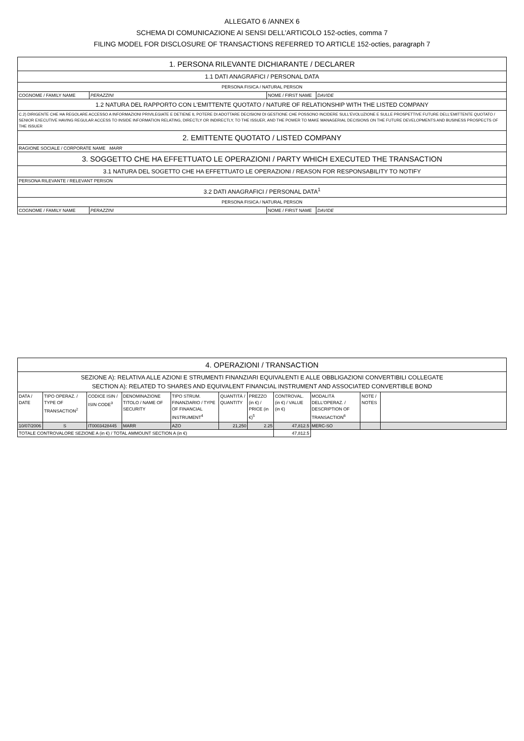ALLEGATO 6 /ANNEX 6
SCHEMA DI COMUNICAZIONE AI SENSI DELL’ARTICOLO 152-octies, comma 7
FILING MODEL FOR DISCLOSURE OF TRANSACTIONS REFERRED TO ARTICLE 152-octies, paragraph 7
| 1. PERSONA RILEVANTE DICHIARANTE / DECLARER | | | |
| 1.1 DATI ANAGRAFICI / PERSONAL DATA | | | |
| PERSONA FISICA / NATURAL PERSON | | | |
| COGNOME / FAMILY NAME | PERAZZINI | NOME / FIRST NAME | DAVIDE |
| 1.2 NATURA DEL RAPPORTO CON L'EMITTENTE QUOTATO / NATURE OF RELATIONSHIP WITH THE LISTED COMPANY | | | |
| C.2) DIRIGENTE CHE HA REGOLARE ACCESSO A INFORMAZIONI PRIVILEGIATE E DETIENE IL POTERE DI ADOTTARE DECISIONI DI GESTIONE CHE POSSONO INCIDERE SULL'EVOLUZIONE E SULLE PROSPETTIVE FUTURE DELL'EMITTENTE QUOTATO / SENIOR EXECUTIVE HAVING REGULAR ACCESS TO INSIDE INFORMATION RELATING, DIRECTLY OR INDIRECTLY, TO THE ISSUER, AND THE POWER TO MAKE MANAGERIAL DECISIONS ON THE FUTURE DEVELOPMENTS AND BUSINESS PROSPECTS OF THE ISSUER | | | |
| 2. EMITTENTE QUOTATO / LISTED COMPANY | | | |
| RAGIONE SOCIALE / CORPORATE NAME MARR | | | |
| 3. SOGGETTO CHE HA EFFETTUATO LE OPERAZIONI / PARTY WHICH EXECUTED THE TRANSACTION | | | |
| 3.1 NATURA DEL SOGETTO CHE HA EFFETTUATO LE OPERAZIONI / REASON FOR RESPONSABILITY TO NOTIFY | | | |
| PERSONA RILEVANTE / RELEVANT PERSON | | | |
| 3.2 DATI ANAGRAFICI / PERSONAL DATA<sup>1</sup> | | | |
| PERSONA FISICA / NATURAL PERSON | | | |
| COGNOME / FAMILY NAME | PERAZZINI | NOME / FIRST NAME | DAVIDE |
| 4. OPERAZIONI / TRANSACTION | | | | | | | | | | |
| SEZIONE A): RELATIVA ALLE AZIONI E STRUMENTI FINANZIARI EQUIVALENTI E ALLE OBBLIGAZIONI CONVERTIBILI COLLEGATE SECTION A): RELATED TO SHARES AND EQUIVALENT FINANCIAL INSTRUMENT AND ASSOCIATED CONVERTIBLE BOND | | | | | | | | | | |
| DATA / DATE | TIPO OPERAZ. / TYPE OF TRANSACTION<sup>2</sup> | CODICE ISIN / ISIN CODE<sup>3</sup> | DENOMINAZIONE TITOLO / NAME OF SECURITY | TIPO STRUM. FINANZIARIO / TYPE OF FINANCIAL INSTRUMENT<sup>4</sup> | QUANTITÀ / QUANTITY | PREZZO (in €) / PRICE (in €)<sup>5</sup> | CONTROVAL. (in €) / VALUE (in €) | MODALITÀ DELL'OPERAZ. / DESCRIPTION OF TRANSACTION<sup>6</sup> | NOTE / NOTES | |
| 10/07/2006 | S | IT0003428445 | MARR | AZO | 21,250 | 2.25 | 47,812.5 | MERC-SO | | |
| TOTALE CONTROVALORE SEZIONE A (in €) / TOTAL AMMOUNT SECTION A (in €) | | | | | | | 47,812.5 | | | |